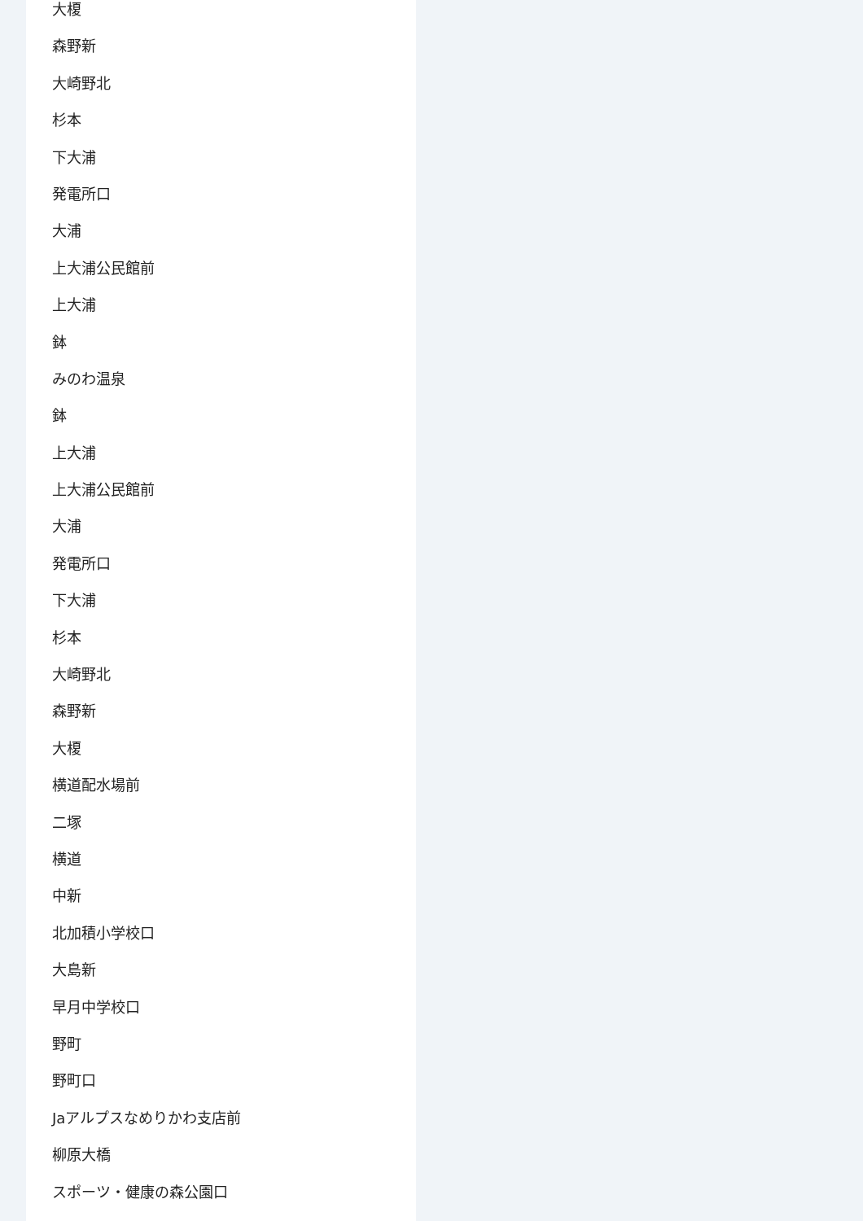大榎
森野新
大崎野北
杉本
下大浦
発電所口
大浦
上大浦公民館前
上大浦
鉢
みのわ温泉
鉢
上大浦
上大浦公民館前
大浦
発電所口
下大浦
杉本
大崎野北
森野新
大榎
横道配水場前
二塚
横道
中新
北加積小学校口
大島新
早月中学校口
野町
野町口
Jaアルプスなめりかわ支店前
柳原大橋
スポーツ・健康の森公園口